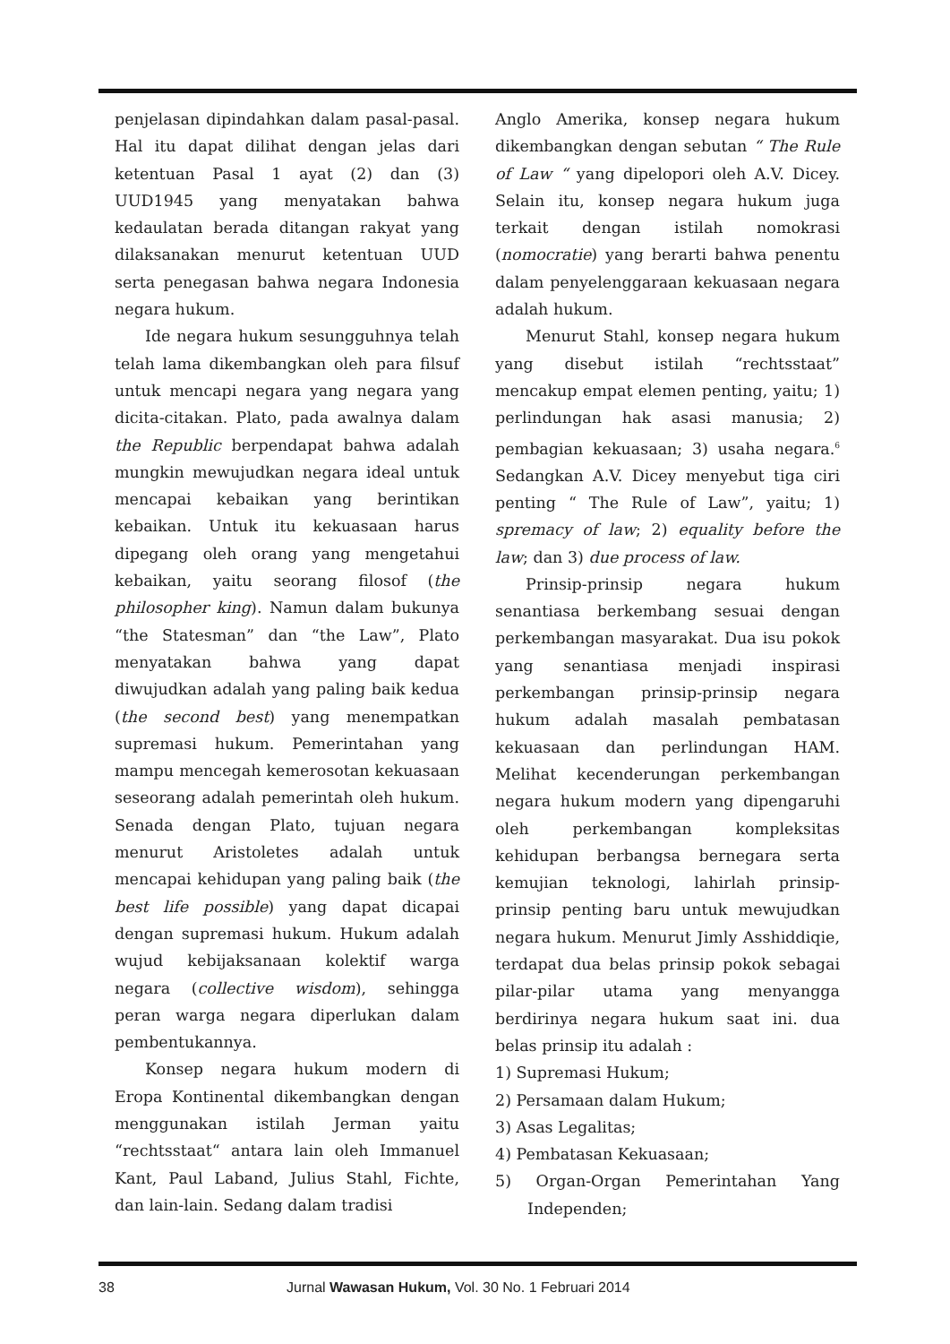penjelasan dipindahkan dalam pasal-pasal. Hal itu dapat dilihat dengan jelas dari ketentuan Pasal 1 ayat (2) dan (3) UUD1945 yang menyatakan bahwa kedaulatan berada ditangan rakyat yang dilaksanakan menurut ketentuan UUD serta penegasan bahwa negara Indonesia negara hukum.
Ide negara hukum sesungguhnya telah telah lama dikembangkan oleh para filsuf untuk mencapi negara yang negara yang dicita-citakan. Plato, pada awalnya dalam the Republic berpendapat bahwa adalah mungkin mewujudkan negara ideal untuk mencapai kebaikan yang berintikan kebaikan. Untuk itu kekuasaan harus dipegang oleh orang yang mengetahui kebaikan, yaitu seorang filosof (the philosopher king). Namun dalam bukunya “the Statesman” dan “the Law”, Plato menyatakan bahwa yang dapat diwujudkan adalah yang paling baik kedua (the second best) yang menempatkan supremasi hukum. Pemerintahan yang mampu mencegah kemerosotan kekuasaan seseorang adalah pemerintah oleh hukum. Senada dengan Plato, tujuan negara menurut Aristoletes adalah untuk mencapai kehidupan yang paling baik (the best life possible) yang dapat dicapai dengan supremasi hukum. Hukum adalah wujud kebijaksanaan kolektif warga negara (collective wisdom), sehingga peran warga negara diperlukan dalam pembentukannya.
Konsep negara hukum modern di Eropa Kontinental dikembangkan dengan menggunakan istilah Jerman yaitu “rechtsstaat“ antara lain oleh Immanuel Kant, Paul Laband, Julius Stahl, Fichte, dan lain-lain. Sedang dalam tradisi
Anglo Amerika, konsep negara hukum dikembangkan dengan sebutan “ The Rule of Law “ yang dipelopori oleh A.V. Dicey. Selain itu, konsep negara hukum juga terkait dengan istilah nomokrasi (nomocratie) yang berarti bahwa penentu dalam penyelenggaraan kekuasaan negara adalah hukum.
Menurut Stahl, konsep negara hukum yang disebut istilah “rechtsstaat” mencakup empat elemen penting, yaitu; 1) perlindungan hak asasi manusia; 2) pembagian kekuasaan; 3) usaha negara.<sup>6</sup> Sedangkan A.V. Dicey menyebut tiga ciri penting “ The Rule of Law”, yaitu; 1) spremacy of law; 2) equality before the law; dan 3) due process of law.
Prinsip-prinsip negara hukum senantiasa berkembang sesuai dengan perkembangan masyarakat. Dua isu pokok yang senantiasa menjadi inspirasi perkembangan prinsip-prinsip negara hukum adalah masalah pembatasan kekuasaan dan perlindungan HAM. Melihat kecenderungan perkembangan negara hukum modern yang dipengaruhi oleh perkembangan kompleksitas kehidupan berbangsa bernegara serta kemujian teknologi, lahirlah prinsip-prinsip penting baru untuk mewujudkan negara hukum. Menurut Jimly Asshiddiqie, terdapat dua belas prinsip pokok sebagai pilar-pilar utama yang menyangga berdirinya negara hukum saat ini. dua belas prinsip itu adalah :
1) Supremasi Hukum;
2) Persamaan dalam Hukum;
3) Asas Legalitas;
4) Pembatasan Kekuasaan;
5) Organ-Organ Pemerintahan Yang Independen;
38 Jurnal Wawasan Hukum, Vol. 30 No. 1 Februari 2014